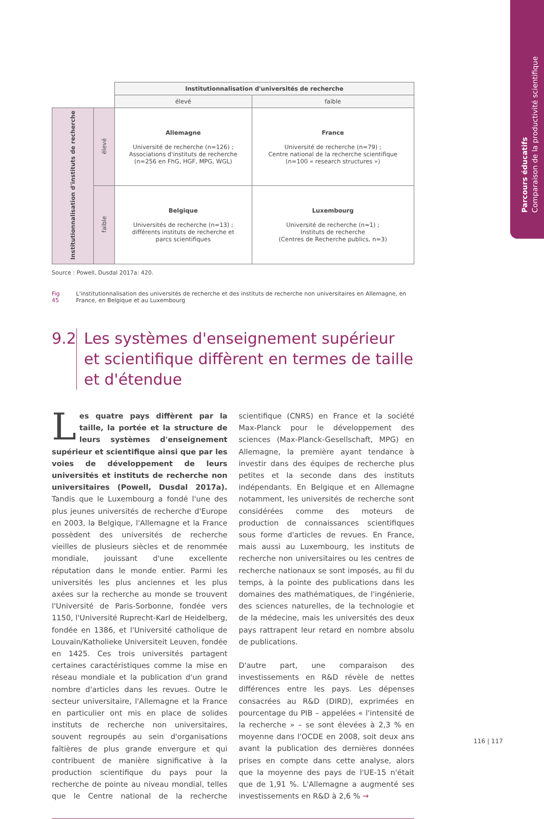Parcours éducatifs
Comparaison de la productivité scientifique
| | | Institutionnalisation d'universités de recherche | |
| | | élevé | faible |
| Institutionnalisation d'instituts de recherche | élevé | Allemagne Université de recherche (n=126) ; Associations d'instituts de recherche (n=256 en FhG, HGF, MPG, WGL) | France Université de recherche (n=79) ; Centre national de la recherche scientifique (n=100 « research structures ») |
| | faible | Belgique Universités de recherche (n=13) ; différents instituts de recherche et parcs scientifiques | Luxembourg Université de recherche (n=1) ; Instituts de recherche (Centres de Recherche publics, n=3) |
Source : Powell, Dusdal 2017a: 420.
Fig 45 L'institutionnalisation des universités de recherche et des instituts de recherche non universitaires en Allemagne, en France, en Belgique et au Luxembourg
9.2 Les systèmes d'enseignement supérieur et scientifique diffèrent en termes de taille et d'étendue
Les quatre pays diffèrent par la taille, la portée et la structure de leurs systèmes d'enseignement supérieur et scientifique ainsi que par les voies de développement de leurs universités et instituts de recherche non universitaires (Powell, Dusdal 2017a). Tandis que le Luxembourg a fondé l'une des plus jeunes universités de recherche d'Europe en 2003, la Belgique, l'Allemagne et la France possèdent des universités de recherche vieilles de plusieurs siècles et de renommée mondiale, jouissant d'une excellente réputation dans le monde entier. Parmi les universités les plus anciennes et les plus axées sur la recherche au monde se trouvent l'Université de Paris-Sorbonne, fondée vers 1150, l'Université Ruprecht-Karl de Heidelberg, fondée en 1386, et l'Université catholique de Louvain/Katholieke Universiteit Leuven, fondée en 1425. Ces trois universités partagent certaines caractéristiques comme la mise en réseau mondiale et la publication d'un grand nombre d'articles dans les revues. Outre le secteur universitaire, l'Allemagne et la France en particulier ont mis en place de solides instituts de recherche non universitaires, souvent regroupés au sein d'organisations faîtières de plus grande envergure et qui contribuent de manière significative à la production scientifique du pays pour la recherche de pointe au niveau mondial, telles que le Centre national de la recherche scientifique (CNRS) en France et la société Max-Planck pour le développement des sciences (Max-Planck-Gesellschaft, MPG) en Allemagne, la première ayant tendance à investir dans des équipes de recherche plus petites et la seconde dans des instituts indépendants. En Belgique et en Allemagne notamment, les universités de recherche sont considérées comme des moteurs de production de connaissances scientifiques sous forme d'articles de revues. En France, mais aussi au Luxembourg, les instituts de recherche non universitaires ou les centres de recherche nationaux se sont imposés, au fil du temps, à la pointe des publications dans les domaines des mathématiques, de l'ingénierie, des sciences naturelles, de la technologie et de la médecine, mais les universités des deux pays rattrapent leur retard en nombre absolu de publications.
D'autre part, une comparaison des investissements en R&D révèle de nettes différences entre les pays. Les dépenses consacrées au R&D (DIRD), exprimées en pourcentage du PIB – appelées « l'intensité de la recherche » – se sont élevées à 2,3 % en moyenne dans l'OCDE en 2008, soit deux ans avant la publication des dernières données prises en compte dans cette analyse, alors que la moyenne des pays de l'UE-15 n'était que de 1,91 %. L'Allemagne a augmenté ses investissements en R&D à 2,6 % →
116 | 117